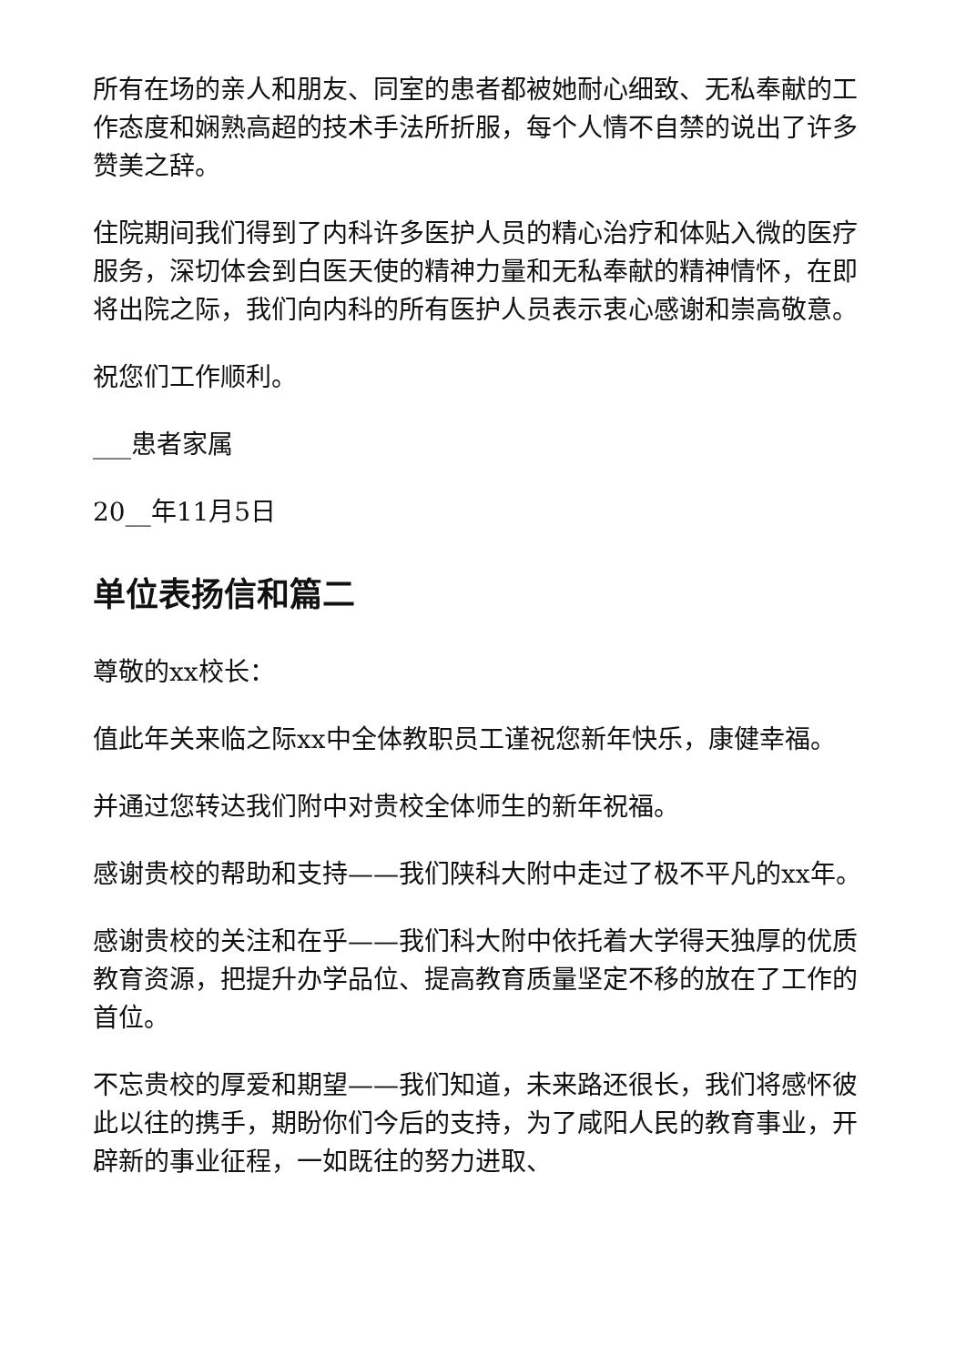所有在场的亲人和朋友、同室的患者都被她耐心细致、无私奉献的工作态度和娴熟高超的技术手法所折服，每个人情不自禁的说出了许多赞美之辞。
住院期间我们得到了内科许多医护人员的精心治疗和体贴入微的医疗服务，深切体会到白医天使的精神力量和无私奉献的精神情怀，在即将出院之际，我们向内科的所有医护人员表示衷心感谢和崇高敬意。
祝您们工作顺利。
___患者家属
20__年11月5日
单位表扬信和篇二
尊敬的xx校长：
值此年关来临之际xx中全体教职员工谨祝您新年快乐，康健幸福。
并通过您转达我们附中对贵校全体师生的新年祝福。
感谢贵校的帮助和支持——我们陕科大附中走过了极不平凡的xx年。
感谢贵校的关注和在乎——我们科大附中依托着大学得天独厚的优质教育资源，把提升办学品位、提高教育质量坚定不移的放在了工作的首位。
不忘贵校的厚爱和期望——我们知道，未来路还很长，我们将感怀彼此以往的携手，期盼你们今后的支持，为了咸阳人民的教育事业，开辟新的事业征程，一如既往的努力进取、